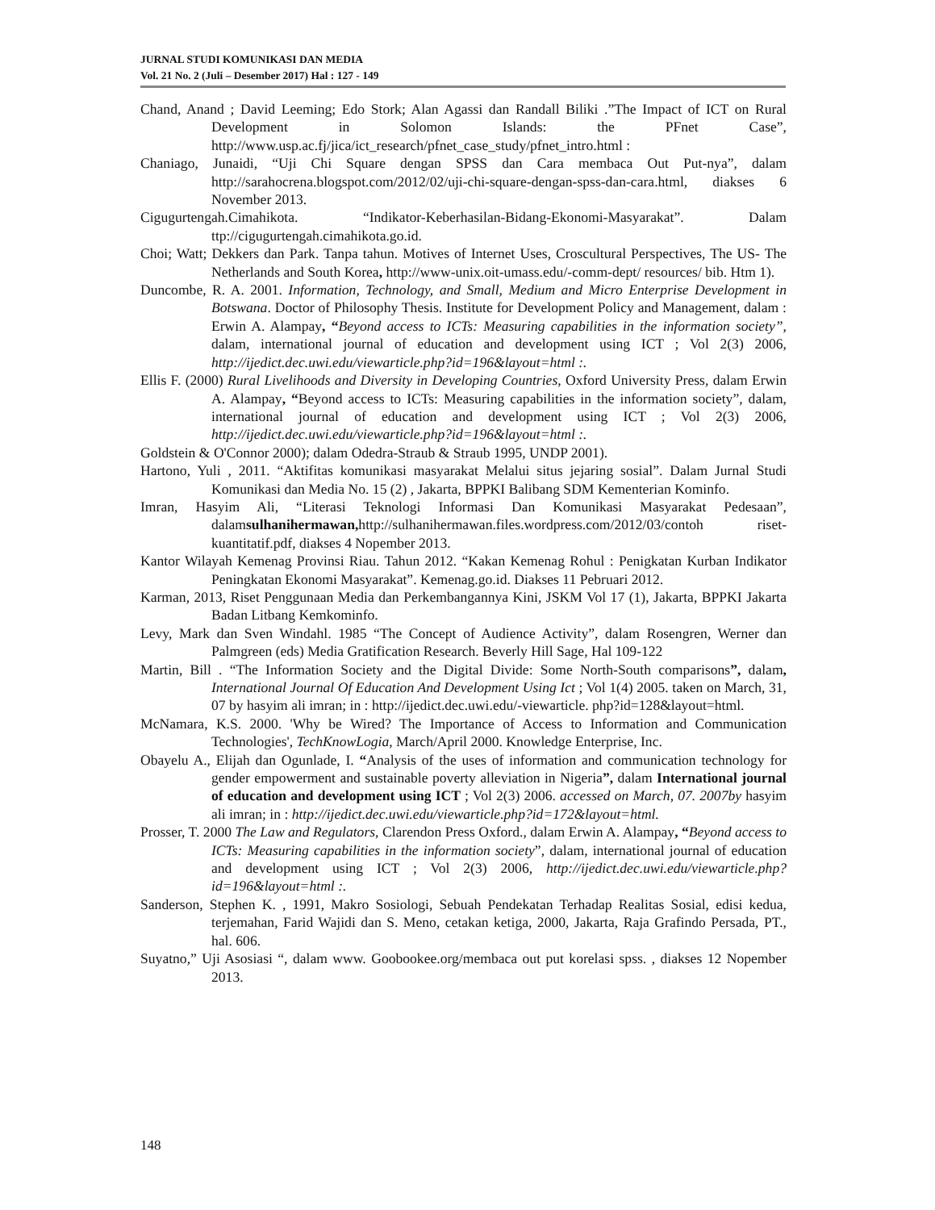JURNAL STUDI KOMUNIKASI DAN MEDIA
Vol. 21 No. 2 (Juli – Desember 2017) Hal : 127 - 149
Chand, Anand ; David Leeming; Edo Stork; Alan Agassi dan Randall Biliki .”The Impact of ICT on Rural Development in Solomon Islands: the PFnet Case”, http://www.usp.ac.fj/jica/ict_research/pfnet_case_study/pfnet_intro.html :
Chaniago, Junaidi, “Uji Chi Square dengan SPSS dan Cara membaca Out Put-nya”, dalam http://sarahocrena.blogspot.com/2012/02/uji-chi-square-dengan-spss-dan-cara.html, diakses 6 November 2013.
Cigugurtengah.Cimahikota. “Indikator-Keberhasilan-Bidang-Ekonomi-Masyarakat”. Dalam ttp://cigugurtengah.cimahikota.go.id.
Choi; Watt; Dekkers dan Park. Tanpa tahun. Motives of Internet Uses, Croscultural Perspectives, The US- The Netherlands and South Korea, http://www-unix.oit-umass.edu/-comm-dept/ resources/ bib. Htm 1).
Duncombe, R. A. 2001. Information, Technology, and Small, Medium and Micro Enterprise Development in Botswana. Doctor of Philosophy Thesis. Institute for Development Policy and Management, dalam : Erwin A. Alampay, “Beyond access to ICTs: Measuring capabilities in the information society”, dalam, international journal of education and development using ICT ; Vol 2(3) 2006, http://ijedict.dec.uwi.edu/viewarticle.php?id=196&layout=html :.
Ellis F. (2000) Rural Livelihoods and Diversity in Developing Countries, Oxford University Press, dalam Erwin A. Alampay, “Beyond access to ICTs: Measuring capabilities in the information society”, dalam, international journal of education and development using ICT ; Vol 2(3) 2006, http://ijedict.dec.uwi.edu/viewarticle.php?id=196&layout=html :.
Goldstein & O'Connor 2000); dalam Odedra-Straub & Straub 1995, UNDP 2001).
Hartono, Yuli , 2011. “Aktifitas komunikasi masyarakat Melalui situs jejaring sosial”. Dalam Jurnal Studi Komunikasi dan Media No. 15 (2) , Jakarta, BPPKI Balibang SDM Kementerian Kominfo.
Imran, Hasyim Ali, “Literasi Teknologi Informasi Dan Komunikasi Masyarakat Pedesaan”, dalamsulhanihermawan, http://sulhanihermawan.files.wordpress.com/2012/03/contoh riset-kuantitatif.pdf, diakses 4 Nopember 2013.
Kantor Wilayah Kemenag Provinsi Riau. Tahun 2012. “Kakan Kemenag Rohul : Penigkatan Kurban Indikator Peningkatan Ekonomi Masyarakat”. Kemenag.go.id. Diakses 11 Pebruari 2012.
Karman, 2013, Riset Penggunaan Media dan Perkembangannya Kini, JSKM Vol 17 (1), Jakarta, BPPKI Jakarta Badan Litbang Kemkominfo.
Levy, Mark dan Sven Windahl. 1985 “The Concept of Audience Activity”, dalam Rosengren, Werner dan Palmgreen (eds) Media Gratification Research. Beverly Hill Sage, Hal 109-122
Martin, Bill . “The Information Society and the Digital Divide: Some North-South comparisons”, dalam, International Journal Of Education And Development Using Ict ; Vol 1(4) 2005. taken on March, 31, 07 by hasyim ali imran; in : http://ijedict.dec.uwi.edu/-viewarticle. php?id=128&layout=html.
McNamara, K.S. 2000. 'Why be Wired? The Importance of Access to Information and Communication Technologies', TechKnowLogia, March/April 2000. Knowledge Enterprise, Inc.
Obayelu A., Elijah dan Ogunlade, I. “Analysis of the uses of information and communication technology for gender empowerment and sustainable poverty alleviation in Nigeria”, dalam International journal of education and development using ICT ; Vol 2(3) 2006. accessed on March, 07. 2007by hasyim ali imran; in : http://ijedict.dec.uwi.edu/viewarticle.php?id=172&layout=html.
Prosser, T. 2000 The Law and Regulators, Clarendon Press Oxford., dalam Erwin A. Alampay, “Beyond access to ICTs: Measuring capabilities in the information society”, dalam, international journal of education and development using ICT ; Vol 2(3) 2006, http://ijedict.dec.uwi.edu/viewarticle.php?id=196&layout=html :.
Sanderson, Stephen K. , 1991, Makro Sosiologi, Sebuah Pendekatan Terhadap Realitas Sosial, edisi kedua, terjemahan, Farid Wajidi dan S. Meno, cetakan ketiga, 2000, Jakarta, Raja Grafindo Persada, PT., hal. 606.
Suyatno,” Uji Asosiasi “, dalam www. Goobookee.org/membaca out put korelasi spss. , diakses 12 Nopember 2013.
148